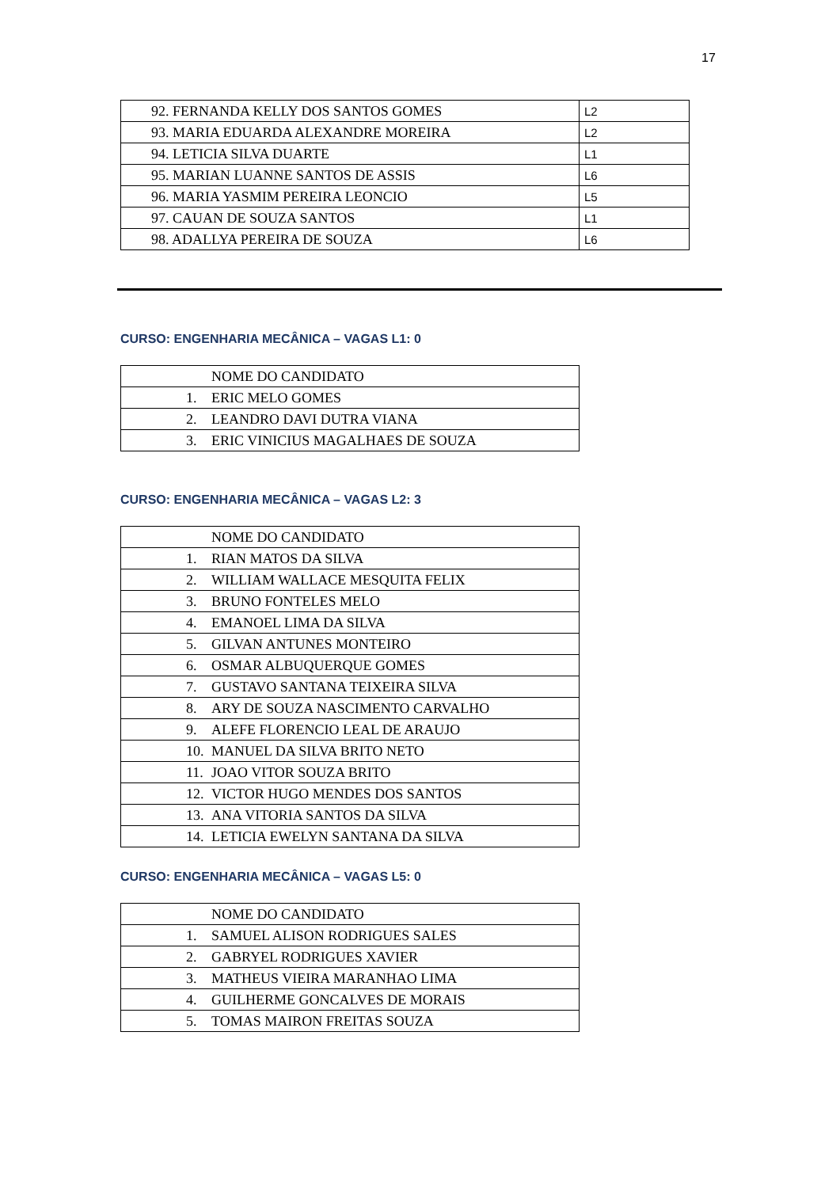17
| 92. FERNANDA KELLY DOS SANTOS GOMES | L2 |
| 93. MARIA EDUARDA ALEXANDRE MOREIRA | L2 |
| 94. LETICIA SILVA DUARTE | L1 |
| 95. MARIAN LUANNE SANTOS DE ASSIS | L6 |
| 96. MARIA YASMIM PEREIRA LEONCIO | L5 |
| 97. CAUAN DE SOUZA SANTOS | L1 |
| 98. ADALLYA PEREIRA DE SOUZA | L6 |
CURSO: ENGENHARIA MECÂNICA – VAGAS L1: 0
| NOME DO CANDIDATO |
| 1. ERIC MELO GOMES |
| 2. LEANDRO DAVI DUTRA VIANA |
| 3. ERIC VINICIUS MAGALHAES DE SOUZA |
CURSO: ENGENHARIA MECÂNICA – VAGAS L2: 3
| NOME DO CANDIDATO |
| 1. RIAN MATOS DA SILVA |
| 2. WILLIAM WALLACE MESQUITA FELIX |
| 3. BRUNO FONTELES MELO |
| 4. EMANOEL LIMA DA SILVA |
| 5. GILVAN ANTUNES MONTEIRO |
| 6. OSMAR ALBUQUERQUE GOMES |
| 7. GUSTAVO SANTANA TEIXEIRA SILVA |
| 8. ARY DE SOUZA NASCIMENTO CARVALHO |
| 9. ALEFE FLORENCIO LEAL DE ARAUJO |
| 10. MANUEL DA SILVA BRITO NETO |
| 11. JOAO VITOR SOUZA BRITO |
| 12. VICTOR HUGO MENDES DOS SANTOS |
| 13. ANA VITORIA SANTOS DA SILVA |
| 14. LETICIA EWELYN SANTANA DA SILVA |
CURSO: ENGENHARIA MECÂNICA – VAGAS L5: 0
| NOME DO CANDIDATO |
| 1. SAMUEL ALISON RODRIGUES SALES |
| 2. GABRYEL RODRIGUES XAVIER |
| 3. MATHEUS VIEIRA MARANHAO LIMA |
| 4. GUILHERME GONCALVES DE MORAIS |
| 5. TOMAS MAIRON FREITAS SOUZA |